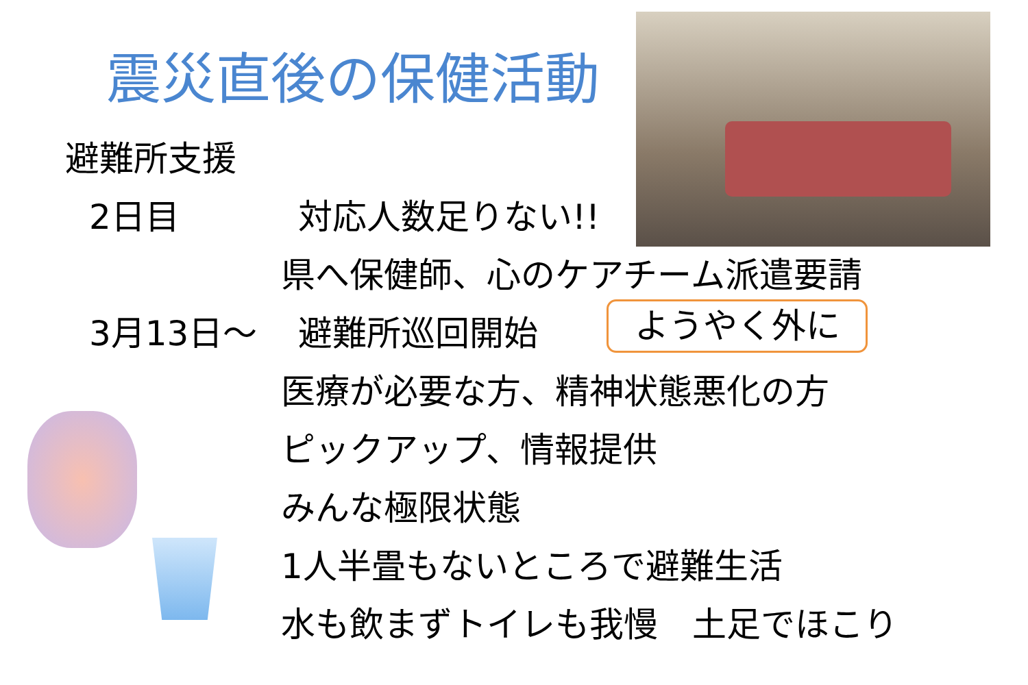震災直後の保健活動
避難所支援
2日目 対応人数足りない!!
県へ保健師、心のケアチーム派遣要請
3月13日～ 避難所巡回開始
医療が必要な方、精神状態悪化の方
ピックアップ、情報提供
みんな極限状態
1人半畳もないところで避難生活
水も飲まずトイレも我慢　土足でほこり
ようやく外に